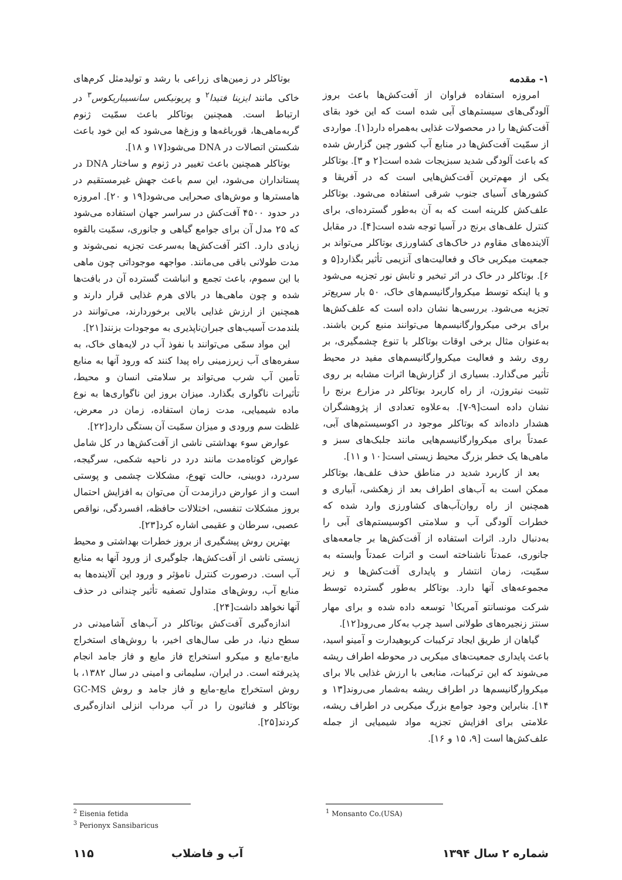۱- مقدمه
امروزه استفاده فراوان از آفت‌کش‌ها باعث بروز آلودگی‌های سیستم‌های آبی شده است که این خود بقای آفت‌کش‌ها را در محصولات غذایی به‌همراه دارد[۱]. مواردی از سمّیت آفت‌کش‌ها در منابع آب کشور چین گزارش شده که باعث آلودگی شدید سبزیجات شده است[۲ و ۳]. بوتاکلر یکی از مهم‌ترین آفت‌کش‌هایی است که در آفریقا و کشورهای آسیای جنوب شرقی استفاده می‌شود. بوتاکلر علف‌کش کلرینه است که به آن به‌طور گسترده‌ای، برای کنترل علف‌های برنج در آسیا توجه شده است[۴]. در مقابل آلاینده‌های مقاوم در خاک‌های کشاورزی بوتاکلر می‌تواند بر جمعیت میکربی خاک و فعالیت‌های آنزیمی تأثیر بگذارد[۵ و ۶]. بوتاکلر در خاک در اثر تبخیر و تابش نور تجزیه می‌شود و یا اینکه توسط میکروارگانیسم‌های خاک، ۵۰ بار سریع‌تر تجزیه می‌شود. بررسی‌ها نشان داده است که علف‌کش‌ها برای برخی میکروارگانیسم‌ها می‌توانند منبع کربن باشند. به‌عنوان مثال برخی اوقات بوتاکلر با تنوع چشمگیری، بر روی رشد و فعالیت میکروارگانیسم‌های مفید در محیط تأثیر می‌گذارد. بسیاری از گزارش‌ها اثرات مشابه بر روی تثبیت نیتروژن، از راه کاربرد بوتاکلر در مزارع برنج را نشان داده است[۹-۷]. به‌علاوه تعدادی از پژوهشگران هشدار داده‌اند که بوتاکلر موجود در اکوسیستم‌های آبی، عمدتاً برای میکروارگانیسم‌هایی مانند جلبک‌های سبز و ماهی‌ها یک خطر بزرگ محیط زیستی است[۱۰ و ۱۱].
بعد از کاربرد شدید در مناطق حذف علف‌ها، بوتاکلر ممکن است به آب‌های اطراف بعد از زهکشی، آبیاری و همچنین از راه روان‌آب‌های کشاورزی وارد شده که خطرات آلودگی آب و سلامتی اکوسیستم‌های آبی را به‌دنبال دارد. اثرات استفاده از آفت‌کش‌ها بر جامعه‌های جانوری، عمدتاً ناشناخته است و اثرات عمدتاً وابسته به سمّیت، زمان انتشار و پایداری آفت‌کش‌ها و زیر مجموعه‌های آنها دارد. بوتاکلر به‌طور گسترده توسط شرکت مونسانتو آمریکا<sup>۱</sup> توسعه داده شده و برای مهار سنتز زنجیره‌های طولانی اسید چرب به‌کار می‌رود[۱۲].
گیاهان از طریق ایجاد ترکیبات کربوهیدارت و آمینو اسید، باعث پایداری جمعیت‌های میکربی در محوطه اطراف ریشه می‌شوند که این ترکیبات، منابعی با ارزش غذایی بالا برای میکروارگانیسم‌ها در اطراف ریشه به‌شمار می‌روند[۱۳ و ۱۴]. بنابراین وجود جوامع بزرگ میکربی در اطراف ریشه، علامتی برای افزایش تجزیه مواد شیمیایی از جمله علف‌کش‌ها است [۹، ۱۵ و ۱۶].
بوتاکلر در زمین‌های زراعی با رشد و تولیدمثل کرم‌های خاکی مانند ایزینا فتیدا<sup>۲</sup> و پریونیکس سانسیباریکوس<sup>۳</sup> در ارتباط است. همچنین بوتاکلر باعث سمّیت ژنوم گربه‌ماهی‌ها، قورباغه‌ها و وزغ‌ها می‌شود که این خود باعث شکستن اتصالات در DNA می‌شود[۱۷ و ۱۸].
بوتاکلر همچنین باعث تغییر در ژنوم و ساختار DNA در پستانداران می‌شود، این سم باعث جهش غیرمستقیم در هامسترها و موش‌های صحرایی می‌شود[۱۹ و ۲۰]. امروزه در حدود ۴۵۰۰ آفت‌کش در سراسر جهان استفاده می‌شود که ۲۵ مدل آن برای جوامع گیاهی و جانوری، سمّیت بالقوه زیادی دارد. اکثر آفت‌کش‌ها به‌سرعت تجزیه نمی‌شوند و مدت طولانی باقی می‌مانند. مواجهه موجوداتی چون ماهی با این سموم، باعث تجمع و انباشت گسترده آن در بافت‌ها شده و چون ماهی‌ها در بالای هرم غذایی قرار دارند و همچنین از ارزش غذایی بالایی برخوردارند، می‌توانند در بلندمدت آسیب‌های جبران‌ناپذیری به موجودات بزنند[۲۱].
این مواد سمّی می‌توانند با نفوذ آب در لایه‌های خاک، به سفره‌های آب زیرزمینی راه پیدا کنند که ورود آنها به منابع تأمین آب شرب می‌تواند بر سلامتی انسان و محیط، تأثیرات ناگواری بگذارد. میزان بروز این ناگواری‌ها به نوع ماده شیمیایی، مدت زمان استفاده، زمان در معرض، غلظت سم ورودی و میزان سمّیت آن بستگی دارد[۲۲].
عوارض سوء بهداشتی ناشی از آفت‌کش‌ها در کل شامل عوارض کوتاه‌مدت مانند درد در ناحیه شکمی، سرگیجه، سردرد، دوبینی، حالت تهوع، مشکلات چشمی و پوستی است و از عوارض درازمدت آن می‌توان به افزایش احتمال بروز مشکلات تنفسی، اختلالات حافظه، افسردگی، نواقص عصبی، سرطان و عقیمی اشاره کرد[۲۳].
بهترین روش پیشگیری از بروز خطرات بهداشتی و محیط زیستی ناشی از آفت‌کش‌ها، جلوگیری از ورود آنها به منابع آب است. درصورت کنترل نامؤثر و ورود این آلاینده‌ها به منابع آب، روش‌های متداول تصفیه تأثیر چندانی در حذف آنها نخواهد داشت[۲۴].
اندازه‌گیری آفت‌کش بوتاکلر در آب‌های آشامیدنی در سطح دنیا، در طی سال‌های اخیر، با روش‌های استخراج مایع-مایع و میکرو استخراج فاز مایع و فاز جامد انجام پذیرفته است. در ایران، سلیمانی و امینی در سال ۱۳۸۲، با روش استخراج مایع-مایع و فاز جامد و روش GC-MS بوتاکلر و فناتیون را در آب مرداب انزلی اندازه‌گیری کردند[۲۵].
<sup>1</sup> Monsanto Co.(USA)
<sup>2</sup> Eisenia fetida
<sup>3</sup> Perionyx Sansibaricus
شماره ۲ سال ۱۳۹۴ آب و فاضلاب ۱۱۵